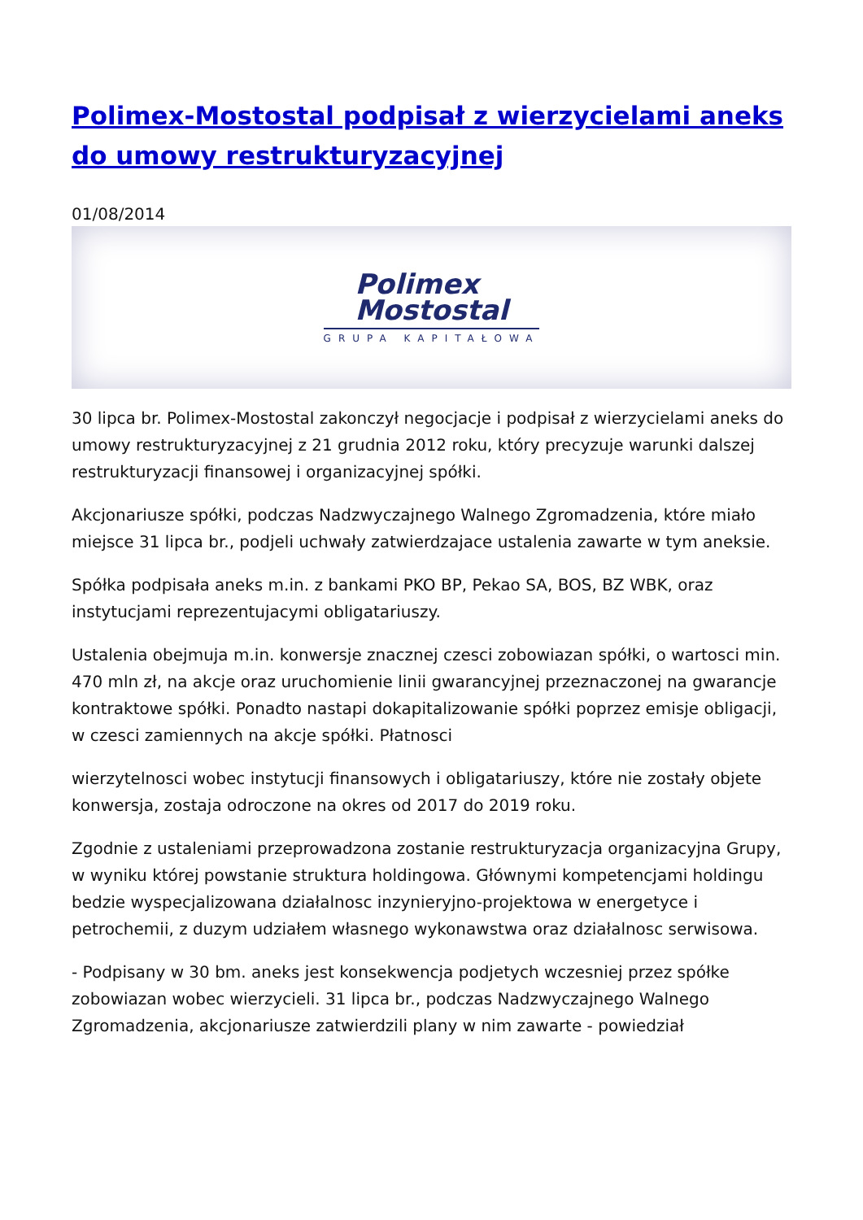Polimex-Mostostal podpisał z wierzycielami aneks do umowy restrukturyzacyjnej
01/08/2014
Polimex
Mostostal
GRUPA KAPITAŁOWA
30 lipca br. Polimex-Mostostal zakonczył negocjacje i podpisał z wierzycielami aneks do umowy restrukturyzacyjnej z 21 grudnia 2012 roku, który precyzuje warunki dalszej restrukturyzacji finansowej i organizacyjnej spółki.
Akcjonariusze spółki, podczas Nadzwyczajnego Walnego Zgromadzenia, które miało miejsce 31 lipca br., podjeli uchwały zatwierdzajace ustalenia zawarte w tym aneksie.
Spółka podpisała aneks m.in. z bankami PKO BP, Pekao SA, BOS, BZ WBK, oraz instytucjami reprezentujacymi obligatariuszy.
Ustalenia obejmuja m.in. konwersje znacznej czesci zobowiazan spółki, o wartosci min. 470 mln zł, na akcje oraz uruchomienie linii gwarancyjnej przeznaczonej na gwarancje kontraktowe spółki. Ponadto nastapi dokapitalizowanie spółki poprzez emisje obligacji, w czesci zamiennych na akcje spółki. Płatnosci
wierzytelnosci wobec instytucji finansowych i obligatariuszy, które nie zostały objete konwersja, zostaja odroczone na okres od 2017 do 2019 roku.
Zgodnie z ustaleniami przeprowadzona zostanie restrukturyzacja organizacyjna Grupy, w wyniku której powstanie struktura holdingowa. Głównymi kompetencjami holdingu bedzie wyspecjalizowana działalnosc inzynieryjno-projektowa w energetyce i petrochemii, z duzym udziałem własnego wykonawstwa oraz działalnosc serwisowa.
- Podpisany w 30 bm. aneks jest konsekwencja podjetych wczesniej przez spółke zobowiazan wobec wierzycieli. 31 lipca br., podczas Nadzwyczajnego Walnego Zgromadzenia, akcjonariusze zatwierdzili plany w nim zawarte - powiedział